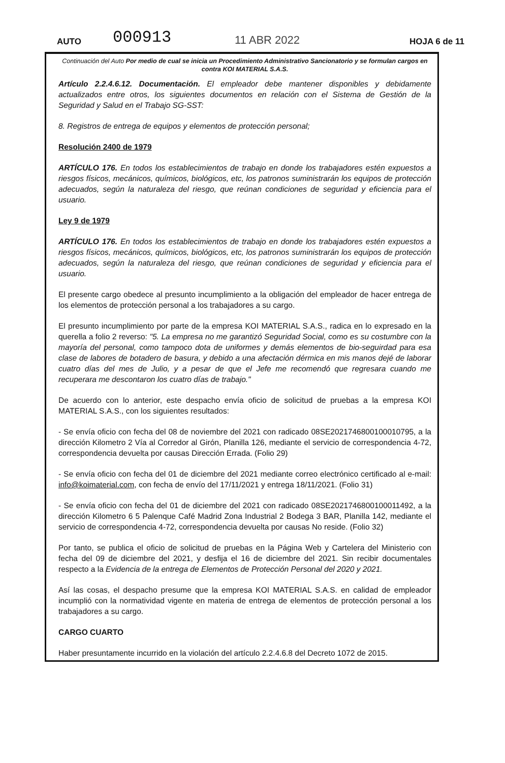AUTO
000913
11 ABR 2022
HOJA 6 de 11
Continuación del Auto Por medio de cual se inicia un Procedimiento Administrativo Sancionatorio y se formulan cargos en contra KOI MATERIAL S.A.S.
Artículo 2.2.4.6.12. Documentación. El empleador debe mantener disponibles y debidamente actualizados entre otros, los siguientes documentos en relación con el Sistema de Gestión de la Seguridad y Salud en el Trabajo SG-SST:
8. Registros de entrega de equipos y elementos de protección personal;
Resolución 2400 de 1979
ARTÍCULO 176. En todos los establecimientos de trabajo en donde los trabajadores estén expuestos a riesgos físicos, mecánicos, químicos, biológicos, etc, los patronos suministrarán los equipos de protección adecuados, según la naturaleza del riesgo, que reúnan condiciones de seguridad y eficiencia para el usuario.
Ley 9 de 1979
ARTÍCULO 176. En todos los establecimientos de trabajo en donde los trabajadores estén expuestos a riesgos físicos, mecánicos, químicos, biológicos, etc, los patronos suministrarán los equipos de protección adecuados, según la naturaleza del riesgo, que reúnan condiciones de seguridad y eficiencia para el usuario.
El presente cargo obedece al presunto incumplimiento a la obligación del empleador de hacer entrega de los elementos de protección personal a los trabajadores a su cargo.
El presunto incumplimiento por parte de la empresa KOI MATERIAL S.A.S., radica en lo expresado en la querella a folio 2 reverso: "5. La empresa no me garantizó Seguridad Social, como es su costumbre con la mayoría del personal, como tampoco dota de uniformes y demás elementos de bio-seguirdad para esa clase de labores de botadero de basura, y debido a una afectación dérmica en mis manos dejé de laborar cuatro días del mes de Julio, y a pesar de que el Jefe me recomendó que regresara cuando me recuperara me descontaron los cuatro días de trabajo."
De acuerdo con lo anterior, este despacho envía oficio de solicitud de pruebas a la empresa KOI MATERIAL S.A.S., con los siguientes resultados:
- Se envía oficio con fecha del 08 de noviembre del 2021 con radicado 08SE2021746800100010795, a la dirección Kilometro 2 Vía al Corredor al Girón, Planilla 126, mediante el servicio de correspondencia 4-72, correspondencia devuelta por causas Dirección Errada. (Folio 29)
- Se envía oficio con fecha del 01 de diciembre del 2021 mediante correo electrónico certificado al e-mail: info@koimaterial.com, con fecha de envío del 17/11/2021 y entrega 18/11/2021. (Folio 31)
- Se envía oficio con fecha del 01 de diciembre del 2021 con radicado 08SE2021746800100011492, a la dirección Kilometro 6 5 Palenque Café Madrid Zona Industrial 2 Bodega 3 BAR, Planilla 142, mediante el servicio de correspondencia 4-72, correspondencia devuelta por causas No reside. (Folio 32)
Por tanto, se publica el oficio de solicitud de pruebas en la Página Web y Cartelera del Ministerio con fecha del 09 de diciembre del 2021, y desfija el 16 de diciembre del 2021. Sin recibir documentales respecto a la Evidencia de la entrega de Elementos de Protección Personal del 2020 y 2021.
Así las cosas, el despacho presume que la empresa KOI MATERIAL S.A.S. en calidad de empleador incumplió con la normatividad vigente en materia de entrega de elementos de protección personal a los trabajadores a su cargo.
CARGO CUARTO
Haber presuntamente incurrido en la violación del artículo 2.2.4.6.8 del Decreto 1072 de 2015.